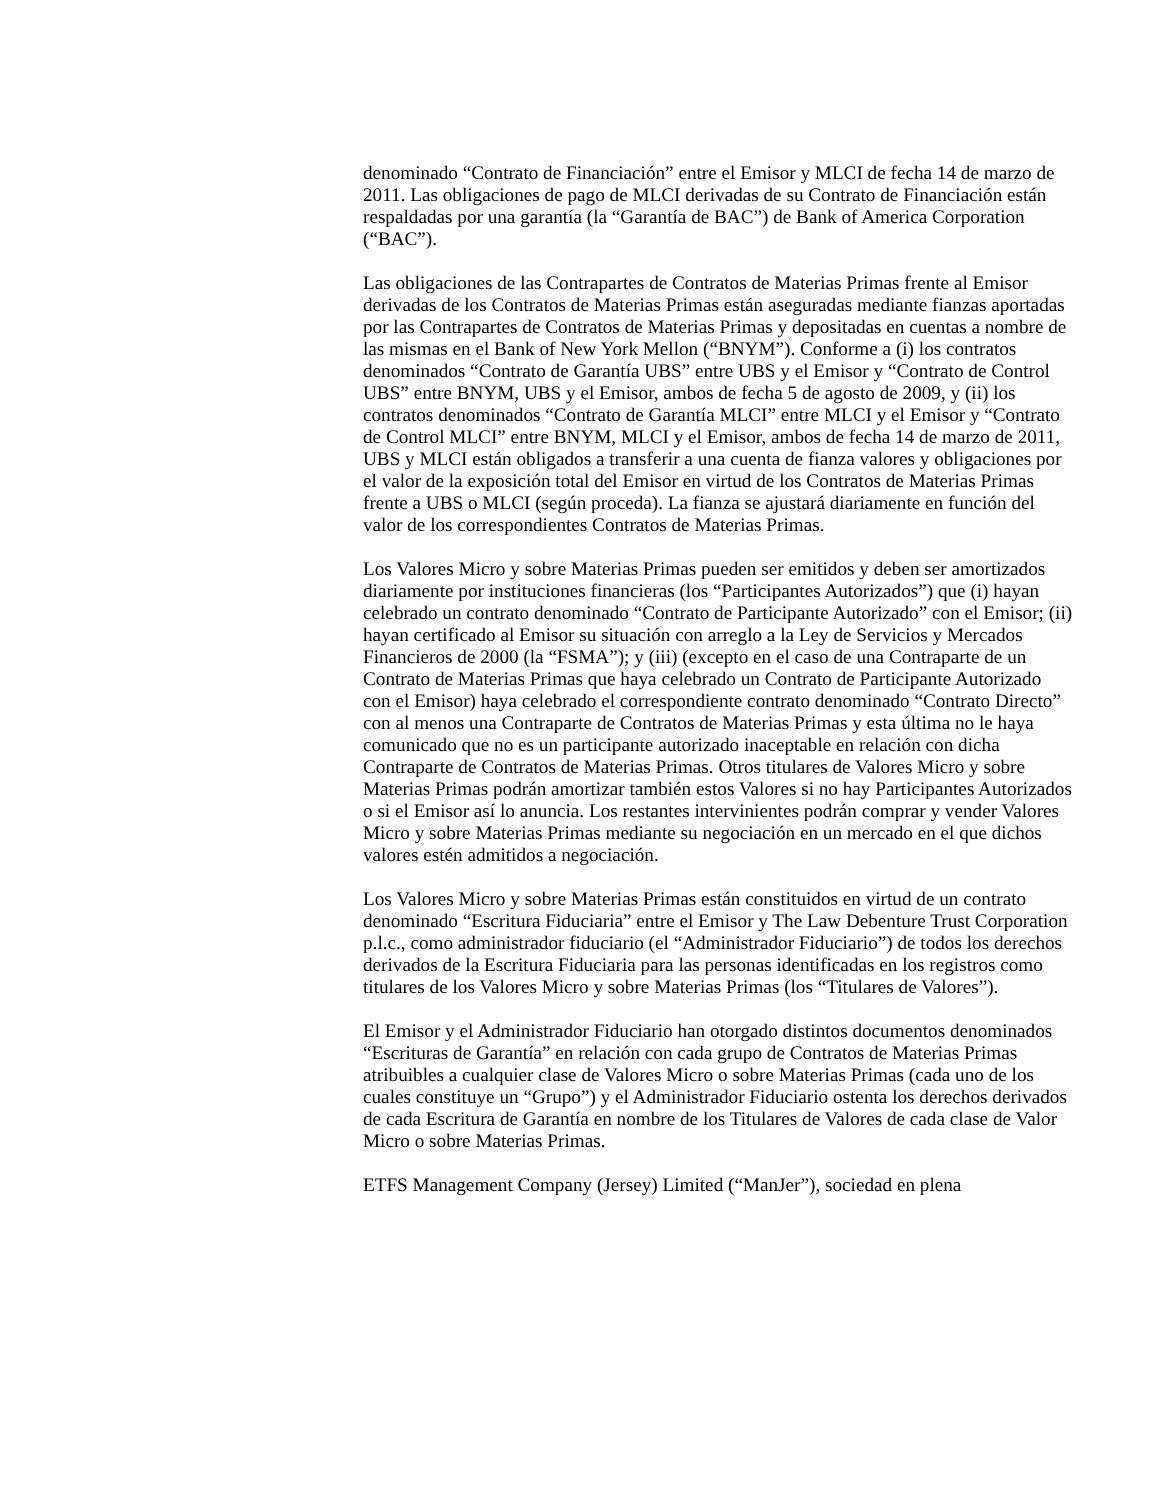denominado “Contrato de Financiación” entre el Emisor y MLCI de fecha 14 de marzo de 2011. Las obligaciones de pago de MLCI derivadas de su Contrato de Financiación están respaldadas por una garantía (la “Garantía de BAC”) de Bank of America Corporation (“BAC”).
Las obligaciones de las Contrapartes de Contratos de Materias Primas frente al Emisor derivadas de los Contratos de Materias Primas están aseguradas mediante fianzas aportadas por las Contrapartes de Contratos de Materias Primas y depositadas en cuentas a nombre de las mismas en el Bank of New York Mellon (“BNYM”). Conforme a (i) los contratos denominados “Contrato de Garantía UBS” entre UBS y el Emisor y “Contrato de Control UBS” entre BNYM, UBS y el Emisor, ambos de fecha 5 de agosto de 2009, y (ii) los contratos denominados “Contrato de Garantía MLCI” entre MLCI y el Emisor y “Contrato de Control MLCI” entre BNYM, MLCI y el Emisor, ambos de fecha 14 de marzo de 2011, UBS y MLCI están obligados a transferir a una cuenta de fianza valores y obligaciones por el valor de la exposición total del Emisor en virtud de los Contratos de Materias Primas frente a UBS o MLCI (según proceda). La fianza se ajustará diariamente en función del valor de los correspondientes Contratos de Materias Primas.
Los Valores Micro y sobre Materias Primas pueden ser emitidos y deben ser amortizados diariamente por instituciones financieras (los “Participantes Autorizados”) que (i) hayan celebrado un contrato denominado “Contrato de Participante Autorizado” con el Emisor; (ii) hayan certificado al Emisor su situación con arreglo a la Ley de Servicios y Mercados Financieros de 2000 (la “FSMA”); y (iii) (excepto en el caso de una Contraparte de un Contrato de Materias Primas que haya celebrado un Contrato de Participante Autorizado con el Emisor) haya celebrado el correspondiente contrato denominado “Contrato Directo” con al menos una Contraparte de Contratos de Materias Primas y esta última no le haya comunicado que no es un participante autorizado inaceptable en relación con dicha Contraparte de Contratos de Materias Primas. Otros titulares de Valores Micro y sobre Materias Primas podrán amortizar también estos Valores si no hay Participantes Autorizados o si el Emisor así lo anuncia. Los restantes intervinientes podrán comprar y vender Valores Micro y sobre Materias Primas mediante su negociación en un mercado en el que dichos valores estén admitidos a negociación.
Los Valores Micro y sobre Materias Primas están constituidos en virtud de un contrato denominado “Escritura Fiduciaria” entre el Emisor y The Law Debenture Trust Corporation p.l.c., como administrador fiduciario (el “Administrador Fiduciario”) de todos los derechos derivados de la Escritura Fiduciaria para las personas identificadas en los registros como titulares de los Valores Micro y sobre Materias Primas (los “Titulares de Valores”).
El Emisor y el Administrador Fiduciario han otorgado distintos documentos denominados “Escrituras de Garantía” en relación con cada grupo de Contratos de Materias Primas atribuibles a cualquier clase de Valores Micro o sobre Materias Primas (cada uno de los cuales constituye un “Grupo”) y el Administrador Fiduciario ostenta los derechos derivados de cada Escritura de Garantía en nombre de los Titulares de Valores de cada clase de Valor Micro o sobre Materias Primas.
ETFS Management Company (Jersey) Limited (“ManJer”), sociedad en plena